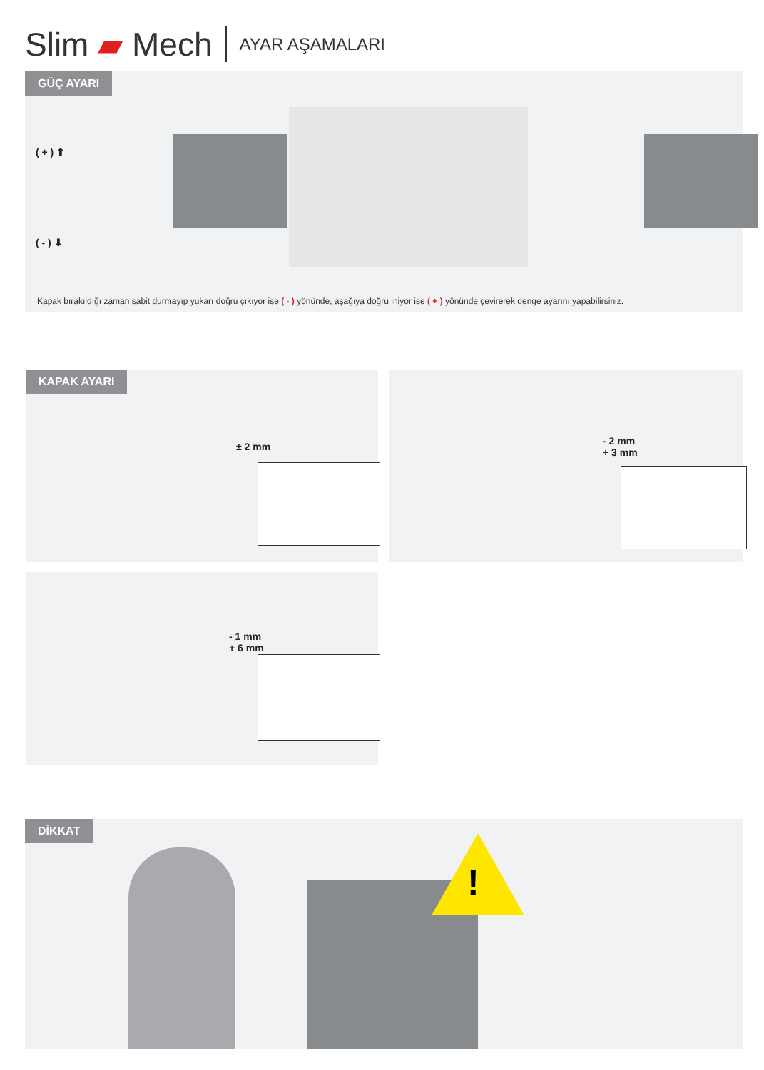Slim ▰ Mech AYAR AŞAMALARI
GÜÇ AYARI
( + ) ⬆
( - ) ⬇
Kapak bırakıldığı zaman sabit durmayıp yukarı doğru çıkıyor ise ( - ) yönünde, aşağıya doğru iniyor ise ( + ) yönünde çevirerek denge ayarını yapabilirsiniz.
KAPAK AYARI
± 2 mm
- 2 mm
+ 3 mm
- 1 mm
+ 6 mm
DİKKAT
!